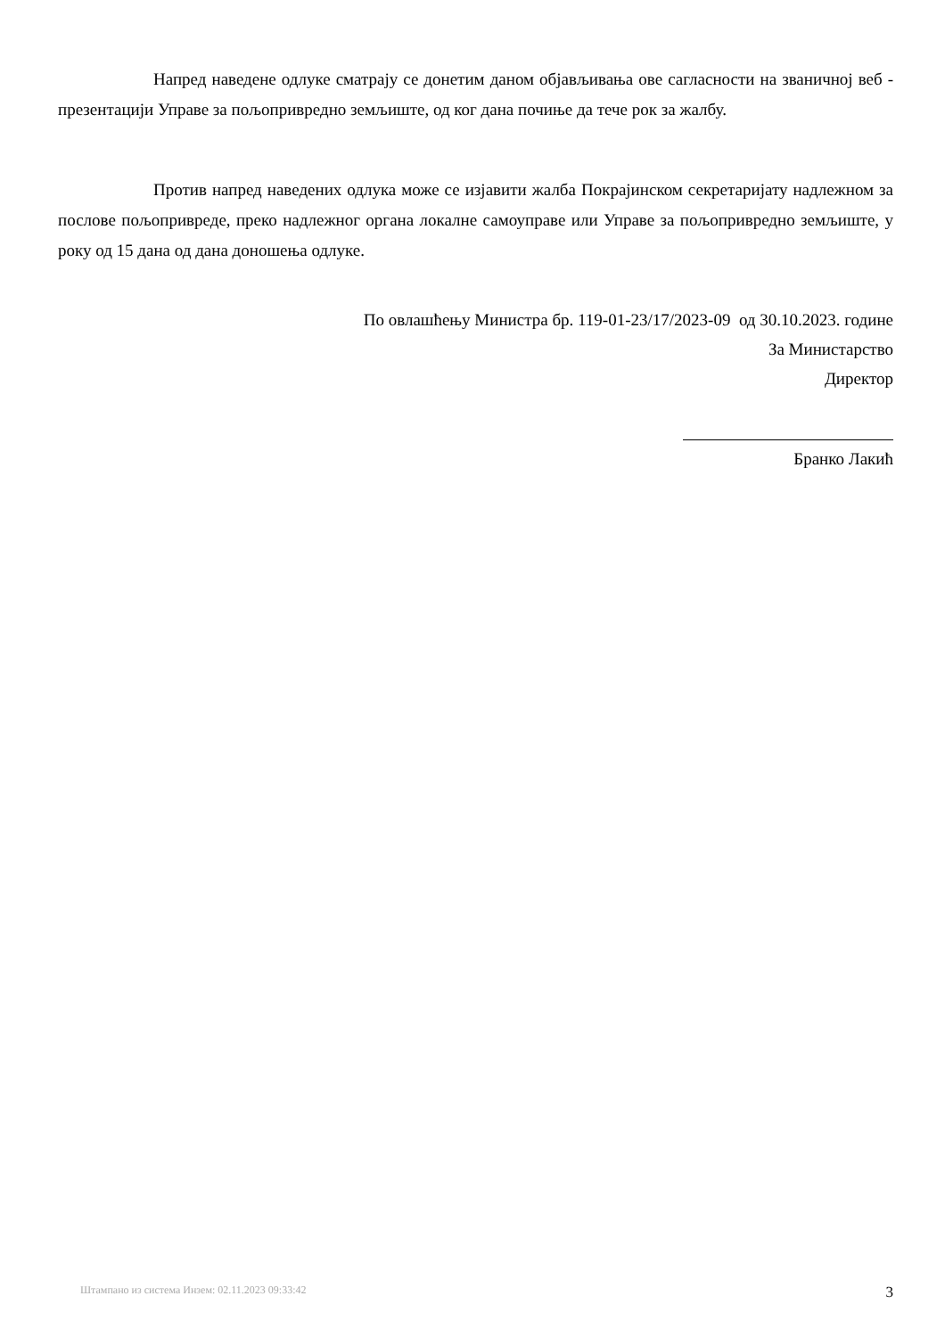Напред наведене одлуке сматрају се донетим даном објављивања ове сагласности на званичној веб - презентацији Управе за пољопривредно земљиште, од ког дана почиње да тече рок за жалбу.
Против напред наведених одлука може се изјавити жалба Покрајинском секретаријату надлежном за послове пољопривреде, преко надлежног органа локалне самоуправе или Управе за пољопривредно земљиште, у року од 15 дана од дана доношења одлуке.
По овлашћењу Министра бр. 119-01-23/17/2023-09 од 30.10.2023. године
За Министарство
Директор
Бранко Лакић
Штампано из система Инзем: 02.11.2023 09:33:42 3